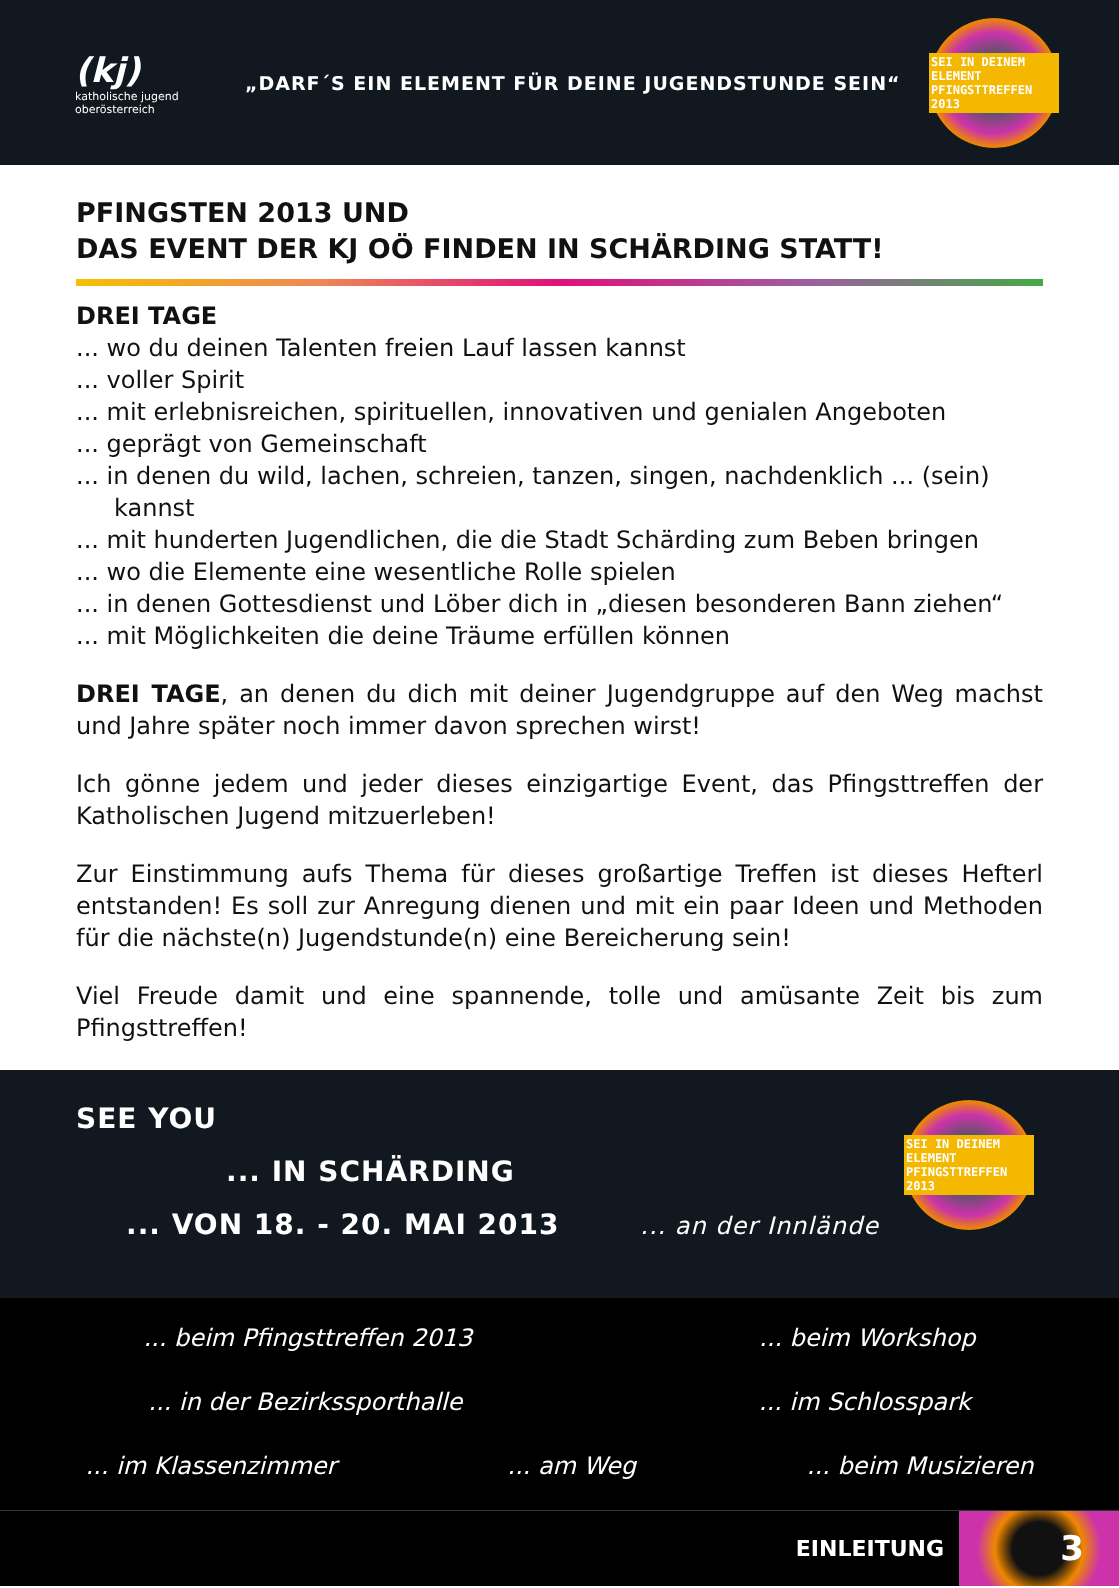(kj)
katholische jugend
oberösterreich
„DARF´S EIN ELEMENT FÜR DEINE JUGENDSTUNDE SEIN“
SEI IN DEINEM ELEMENT
PFINGSTTREFFEN 2013
PFINGSTEN 2013 UND
DAS EVENT DER KJ OÖ FINDEN IN SCHÄRDING STATT!
DREI TAGE
... wo du deinen Talenten freien Lauf lassen kannst
... voller Spirit
... mit erlebnisreichen, spirituellen, innovativen und genialen Angeboten
... geprägt von Gemeinschaft
... in denen du wild, lachen, schreien, tanzen, singen, nachdenklich ... (sein) kannst
... mit hunderten Jugendlichen, die die Stadt Schärding zum Beben bringen
... wo die Elemente eine wesentliche Rolle spielen
... in denen Gottesdienst und Löber dich in „diesen besonderen Bann ziehen“
... mit Möglichkeiten die deine Träume erfüllen können
DREI TAGE, an denen du dich mit deiner Jugendgruppe auf den Weg machst und Jahre später noch immer davon sprechen wirst!
Ich gönne jedem und jeder dieses einzigartige Event, das Pfingsttreffen der Katholischen Jugend mitzuerleben!
Zur Einstimmung aufs Thema für dieses großartige Treffen ist dieses Hefterl entstanden! Es soll zur Anregung dienen und mit ein paar Ideen und Methoden für die nächste(n) Jugendstunde(n) eine Bereicherung sein!
Viel Freude damit und eine spannende, tolle und amüsante Zeit bis zum Pfingsttreffen!
SEE YOU
... IN SCHÄRDING
... VON 18. - 20. MAI 2013 ... an der Innlände
SEI IN DEINEM ELEMENT
PFINGSTTREFFEN 2013
... beim Pfingsttreffen 2013... beim Workshop
... in der Bezirkssporthalle... im Schlosspark
... im Klassenzimmer... am Weg... beim Musizieren
EINLEITUNG
3